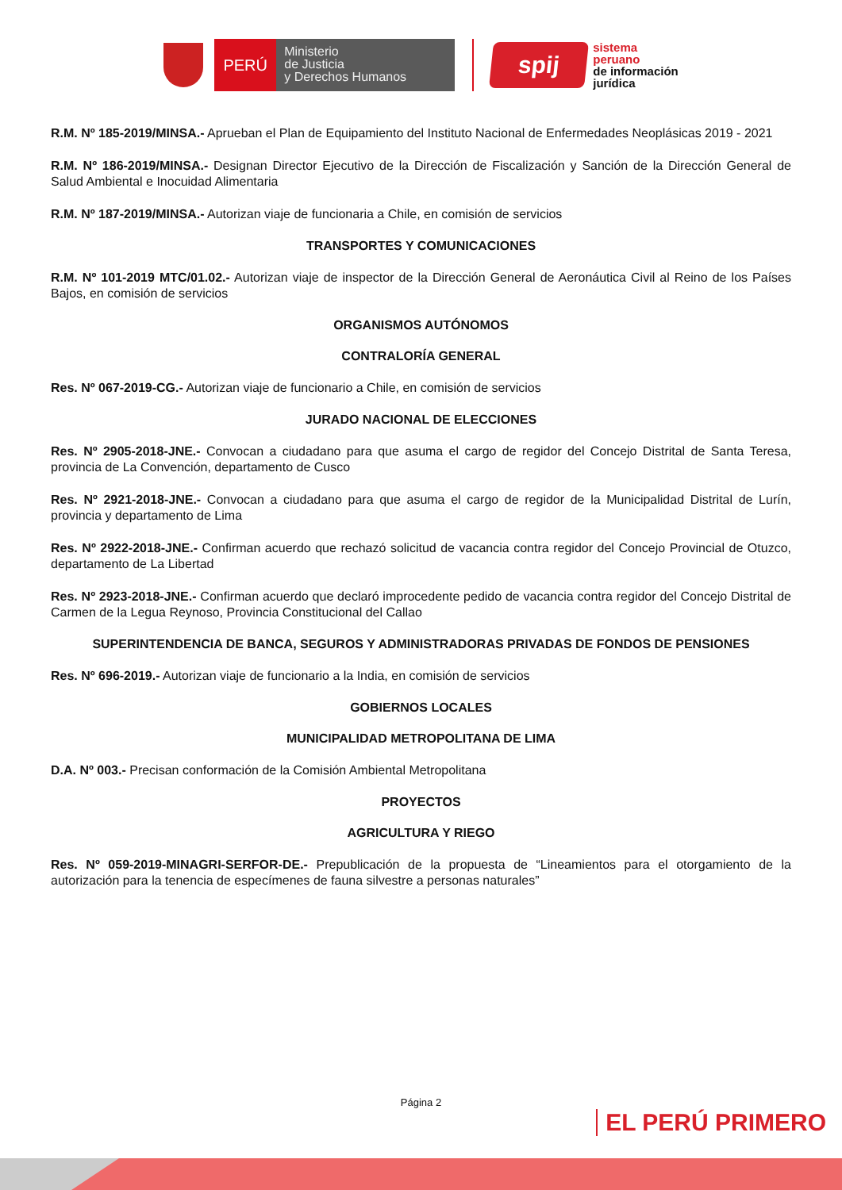PERÚ
Ministerio
de Justicia
y Derechos Humanos
spij
sistema
peruano
de información
jurídica
R.M. Nº 185-2019/MINSA.- Aprueban el Plan de Equipamiento del Instituto Nacional de Enfermedades Neoplásicas 2019 - 2021
R.M. Nº 186-2019/MINSA.- Designan Director Ejecutivo de la Dirección de Fiscalización y Sanción de la Dirección General de Salud Ambiental e Inocuidad Alimentaria
R.M. Nº 187-2019/MINSA.- Autorizan viaje de funcionaria a Chile, en comisión de servicios
TRANSPORTES Y COMUNICACIONES
R.M. Nº 101-2019 MTC/01.02.- Autorizan viaje de inspector de la Dirección General de Aeronáutica Civil al Reino de los Países Bajos, en comisión de servicios
ORGANISMOS AUTÓNOMOS
CONTRALORÍA GENERAL
Res. Nº 067-2019-CG.- Autorizan viaje de funcionario a Chile, en comisión de servicios
JURADO NACIONAL DE ELECCIONES
Res. Nº 2905-2018-JNE.- Convocan a ciudadano para que asuma el cargo de regidor del Concejo Distrital de Santa Teresa, provincia de La Convención, departamento de Cusco
Res. Nº 2921-2018-JNE.- Convocan a ciudadano para que asuma el cargo de regidor de la Municipalidad Distrital de Lurín, provincia y departamento de Lima
Res. Nº 2922-2018-JNE.- Confirman acuerdo que rechazó solicitud de vacancia contra regidor del Concejo Provincial de Otuzco, departamento de La Libertad
Res. Nº 2923-2018-JNE.- Confirman acuerdo que declaró improcedente pedido de vacancia contra regidor del Concejo Distrital de Carmen de la Legua Reynoso, Provincia Constitucional del Callao
SUPERINTENDENCIA DE BANCA, SEGUROS Y ADMINISTRADORAS PRIVADAS DE FONDOS DE PENSIONES
Res. Nº 696-2019.- Autorizan viaje de funcionario a la India, en comisión de servicios
GOBIERNOS LOCALES
MUNICIPALIDAD METROPOLITANA DE LIMA
D.A. Nº 003.- Precisan conformación de la Comisión Ambiental Metropolitana
PROYECTOS
AGRICULTURA Y RIEGO
Res. Nº 059-2019-MINAGRI-SERFOR-DE.- Prepublicación de la propuesta de “Lineamientos para el otorgamiento de la autorización para la tenencia de especímenes de fauna silvestre a personas naturales”
Página 2
EL PERÚ PRIMERO